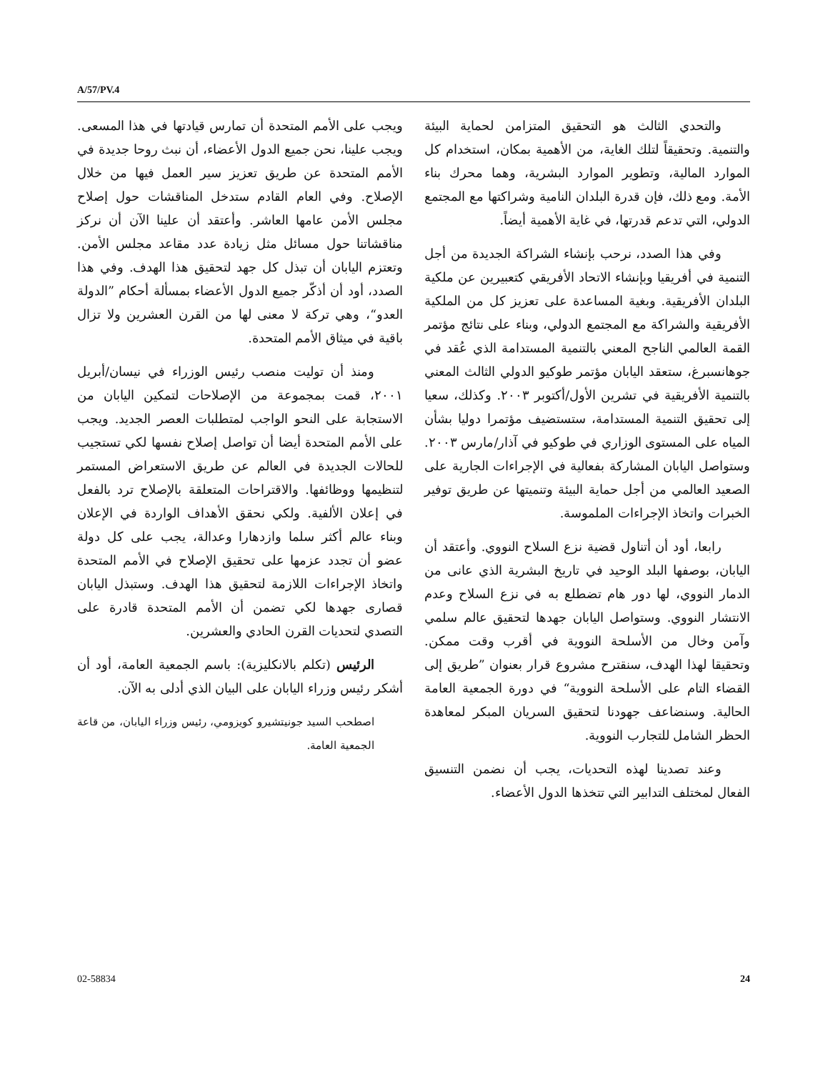A/57/PV.4
والتحدي الثالث هو التحقيق المتزامن لحماية البيئة والتنمية. وتحقيقاً لتلك الغاية، من الأهمية بمكان، استخدام كل الموارد المالية، وتطوير الموارد البشرية، وهما محرك بناء الأمة. ومع ذلك، فإن قدرة البلدان النامية وشراكتها مع المجتمع الدولي، التي تدعم قدرتها، في غاية الأهمية أيضاً.
وفي هذا الصدد، نرحب بإنشاء الشراكة الجديدة من أجل التنمية في أفريقيا وبإنشاء الاتحاد الأفريقي كتعبيرين عن ملكية البلدان الأفريقية. وبغية المساعدة على تعزيز كل من الملكية الأفريقية والشراكة مع المجتمع الدولي، وبناء على نتائج مؤتمر القمة العالمي الناجح المعني بالتنمية المستدامة الذي عُقد في جوهانسبرغ، ستعقد اليابان مؤتمر طوكيو الدولي الثالث المعني بالتنمية الأفريقية في تشرين الأول/أكتوبر ٢٠٠٣. وكذلك، سعيا إلى تحقيق التنمية المستدامة، ستستضيف مؤتمرا دوليا بشأن المياه على المستوى الوزاري في طوكيو في آذار/مارس ٢٠٠٣. وستواصل اليابان المشاركة بفعالية في الإجراءات الجارية على الصعيد العالمي من أجل حماية البيئة وتنميتها عن طريق توفير الخبرات واتخاذ الإجراءات الملموسة.
رابعا، أود أن أتناول قضية نزع السلاح النووي. وأعتقد أن اليابان، بوصفها البلد الوحيد في تاريخ البشرية الذي عانى من الدمار النووي، لها دور هام تضطلع به في نزع السلاح وعدم الانتشار النووي. وستواصل اليابان جهدها لتحقيق عالم سلمي وآمن وخال من الأسلحة النووية في أقرب وقت ممكن. وتحقيقا لهذا الهدف، سنقترح مشروع قرار بعنوان ”طريق إلى القضاء التام على الأسلحة النووية“ في دورة الجمعية العامة الحالية. وسنضاعف جهودنا لتحقيق السريان المبكر لمعاهدة الحظر الشامل للتجارب النووية.
وعند تصدينا لهذه التحديات، يجب أن نضمن التنسيق الفعال لمختلف التدابير التي تتخذها الدول الأعضاء.
ويجب على الأمم المتحدة أن تمارس قيادتها في هذا المسعى. ويجب علينا، نحن جميع الدول الأعضاء، أن نبث روحا جديدة في الأمم المتحدة عن طريق تعزيز سير العمل فيها من خلال الإصلاح. وفي العام القادم ستدخل المناقشات حول إصلاح مجلس الأمن عامها العاشر. وأعتقد أن علينا الآن أن نركز مناقشاتنا حول مسائل مثل زيادة عدد مقاعد مجلس الأمن. وتعتزم اليابان أن تبذل كل جهد لتحقيق هذا الهدف. وفي هذا الصدد، أود أن أذكّر جميع الدول الأعضاء بمسألة أحكام ”الدولة العدو“، وهي تركة لا معنى لها من القرن العشرين ولا تزال باقية في ميثاق الأمم المتحدة.
ومنذ أن توليت منصب رئيس الوزراء في نيسان/أبريل ٢٠٠١، قمت بمجموعة من الإصلاحات لتمكين اليابان من الاستجابة على النحو الواجب لمتطلبات العصر الجديد. ويجب على الأمم المتحدة أيضا أن تواصل إصلاح نفسها لكي تستجيب للحالات الجديدة في العالم عن طريق الاستعراض المستمر لتنظيمها ووظائفها. والاقتراحات المتعلقة بالإصلاح ترد بالفعل في إعلان الألفية. ولكي نحقق الأهداف الواردة في الإعلان وبناء عالم أكثر سلما وازدهارا وعدالة، يجب على كل دولة عضو أن تجدد عزمها على تحقيق الإصلاح في الأمم المتحدة واتخاذ الإجراءات اللازمة لتحقيق هذا الهدف. وستبذل اليابان قصارى جهدها لكي تضمن أن الأمم المتحدة قادرة على التصدي لتحديات القرن الحادي والعشرين.
الرئيس (تكلم بالانكليزية): باسم الجمعية العامة، أود أن أشكر رئيس وزراء اليابان على البيان الذي أدلى به الآن.
اصطحب السيد جونيتشيرو كويزومي، رئيس وزراء اليابان، من قاعة الجمعية العامة.
02-58834 24